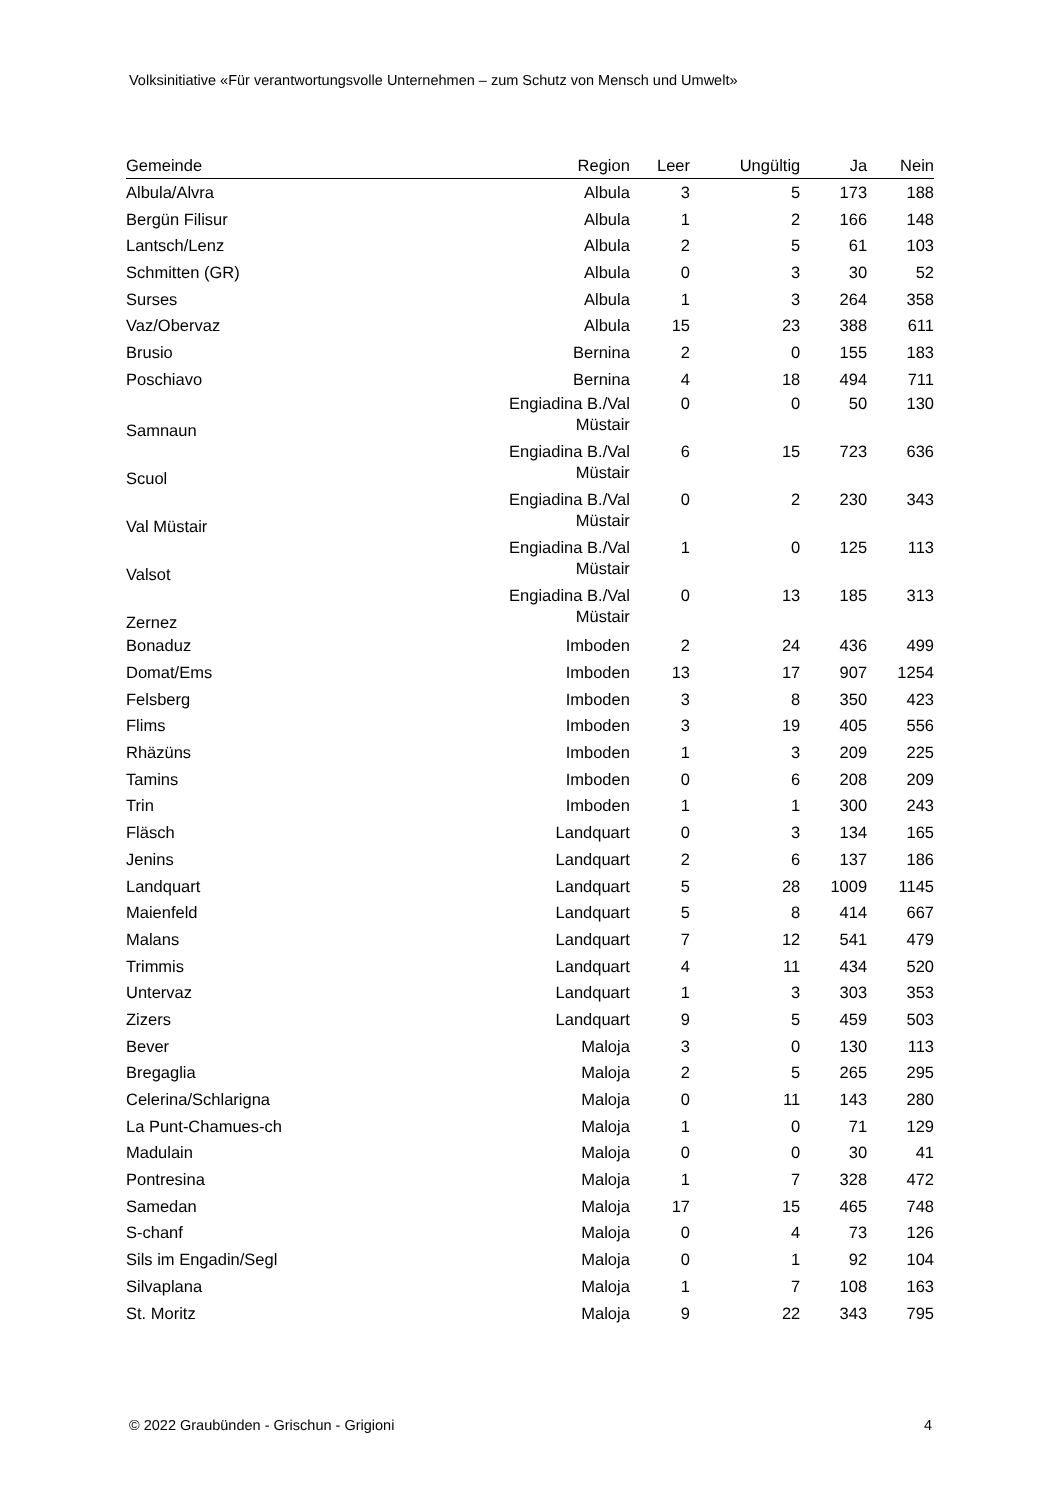Volksinitiative «Für verantwortungsvolle Unternehmen – zum Schutz von Mensch und Umwelt»
| Gemeinde | Region | Leer | Ungültig | Ja | Nein |
| --- | --- | --- | --- | --- | --- |
| Albula/Alvra | Albula | 3 | 5 | 173 | 188 |
| Bergün Filisur | Albula | 1 | 2 | 166 | 148 |
| Lantsch/Lenz | Albula | 2 | 5 | 61 | 103 |
| Schmitten (GR) | Albula | 0 | 3 | 30 | 52 |
| Surses | Albula | 1 | 3 | 264 | 358 |
| Vaz/Obervaz | Albula | 15 | 23 | 388 | 611 |
| Brusio | Bernina | 2 | 0 | 155 | 183 |
| Poschiavo | Bernina | 4 | 18 | 494 | 711 |
| Samnaun | Engiadina B./Val Müstair | 0 | 0 | 50 | 130 |
| Scuol | Engiadina B./Val Müstair | 6 | 15 | 723 | 636 |
| Val Müstair | Engiadina B./Val Müstair | 0 | 2 | 230 | 343 |
| Valsot | Engiadina B./Val Müstair | 1 | 0 | 125 | 113 |
| Zernez | Engiadina B./Val Müstair | 0 | 13 | 185 | 313 |
| Bonaduz | Imboden | 2 | 24 | 436 | 499 |
| Domat/Ems | Imboden | 13 | 17 | 907 | 1254 |
| Felsberg | Imboden | 3 | 8 | 350 | 423 |
| Flims | Imboden | 3 | 19 | 405 | 556 |
| Rhäzüns | Imboden | 1 | 3 | 209 | 225 |
| Tamins | Imboden | 0 | 6 | 208 | 209 |
| Trin | Imboden | 1 | 1 | 300 | 243 |
| Fläsch | Landquart | 0 | 3 | 134 | 165 |
| Jenins | Landquart | 2 | 6 | 137 | 186 |
| Landquart | Landquart | 5 | 28 | 1009 | 1145 |
| Maienfeld | Landquart | 5 | 8 | 414 | 667 |
| Malans | Landquart | 7 | 12 | 541 | 479 |
| Trimmis | Landquart | 4 | 11 | 434 | 520 |
| Untervaz | Landquart | 1 | 3 | 303 | 353 |
| Zizers | Landquart | 9 | 5 | 459 | 503 |
| Bever | Maloja | 3 | 0 | 130 | 113 |
| Bregaglia | Maloja | 2 | 5 | 265 | 295 |
| Celerina/Schlarigna | Maloja | 0 | 11 | 143 | 280 |
| La Punt-Chamues-ch | Maloja | 1 | 0 | 71 | 129 |
| Madulain | Maloja | 0 | 0 | 30 | 41 |
| Pontresina | Maloja | 1 | 7 | 328 | 472 |
| Samedan | Maloja | 17 | 15 | 465 | 748 |
| S-chanf | Maloja | 0 | 4 | 73 | 126 |
| Sils im Engadin/Segl | Maloja | 0 | 1 | 92 | 104 |
| Silvaplana | Maloja | 1 | 7 | 108 | 163 |
| St. Moritz | Maloja | 9 | 22 | 343 | 795 |
© 2022 Graubünden - Grischun - Grigioni 4